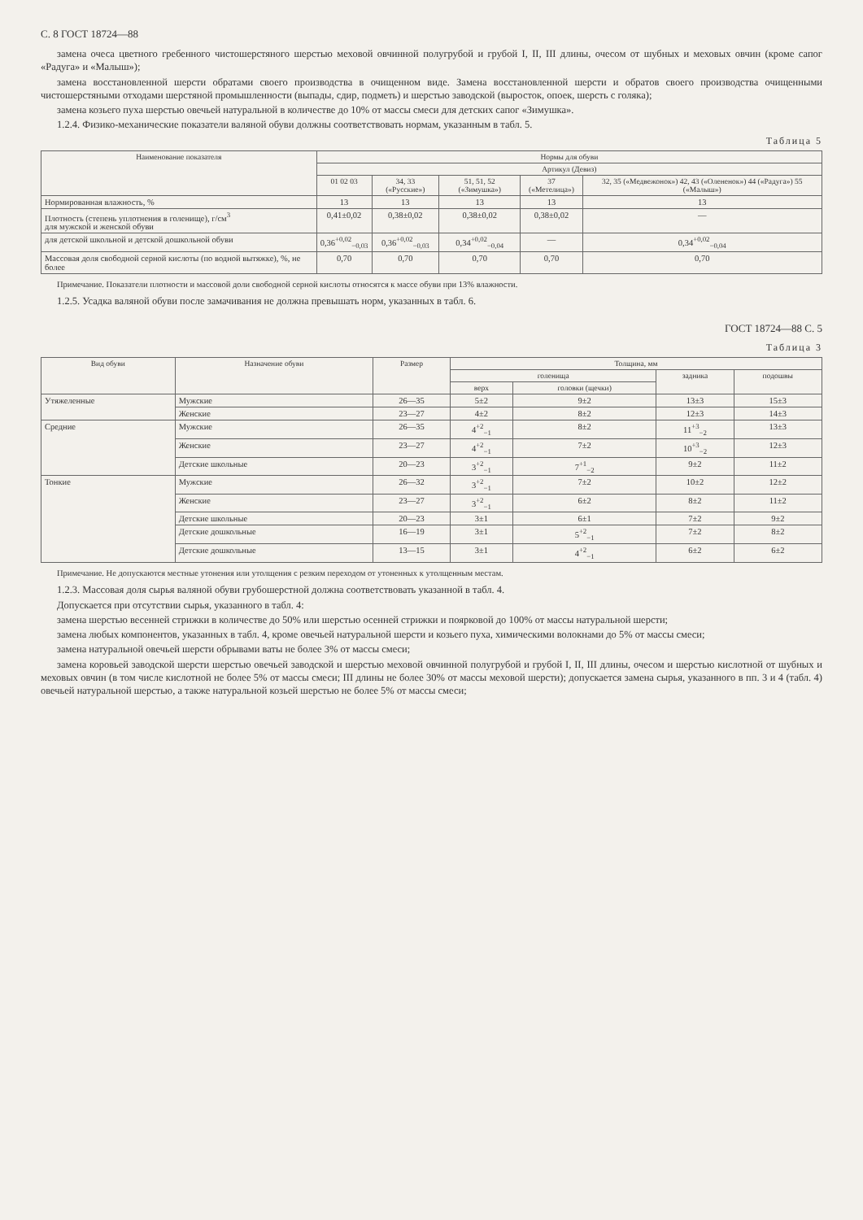С. 8 ГОСТ 18724—88
замена очеса цветного гребенного чистошерстяного шерстью меховой овчинной полугрубой и грубой I, II, III длины, очесом от шубных и меховых овчин (кроме сапог «Радуга» и «Малыш»);
замена восстановленной шерсти обратами своего производства в очищенном виде. Замена восстановленной шерсти и обратов своего производства очищенными чистошерстяными отходами шерстяной промышленности (выпады, сдир, подметь) и шерстью заводской (выросток, опоек, шерсть с голяка);
замена козьего пуха шерстью овечьей натуральной в количестве до 10% от массы смеси для детских сапог «Зимушка».
1.2.4. Физико-механические показатели валяной обуви должны соответствовать нормам, указанным в табл. 5.
Таблица 5
| Наименование показателя | Нормы для обуви | | | | |
| --- | --- | --- | --- | --- | --- |
| | Артикул (Девиз) | | | | |
| | 01 02 03 | 34, 33 («Русские») | 51, 51, 52 («Зимушка») | 37 («Метелица») | 32, 35 («Медвежонок») 42, 43 («Олененок») 44 («Радуга») 55 («Малыш») |
| Нормированная влажность, % | 13 | 13 | 13 | 13 | 13 |
| Плотность (степень уплотнения в голенище), г/см<sup>3</sup> для мужской и женской обуви | 0,41±0,02 | 0,38±0,02 | 0,38±0,02 | 0,38±0,02 | — |
| для детской школьной и детской дошкольной обуви | 0,36<sup>+0,02</sup><sub>−0,03</sub> | 0,36<sup>+0,02</sup><sub>−0,03</sub> | 0,34<sup>+0,02</sup><sub>−0,04</sub> | — | 0,34<sup>+0,02</sup><sub>−0,04</sub> |
| Массовая доля свободной серной кислоты (по водной вытяжке), %, не более | 0,70 | 0,70 | 0,70 | 0,70 | 0,70 |
Примечание. Показатели плотности и массовой доли свободной серной кислоты относятся к массе обуви при 13% влажности.
1.2.5. Усадка валяной обуви после замачивания не должна превышать норм, указанных в табл. 6.
ГОСТ 18724—88 С. 5
Таблица 3
| Вид обуви | Назначение обуви | Размер | Толщина, мм | | | |
| --- | --- | --- | --- | --- | --- | --- |
| | | | голенища | | задника | подошвы |
| | | | верх | головки (щечки) | | |
| Утяжеленные | Мужские | 26—35 | 5±2 | 9±2 | 13±3 | 15±3 |
| | Женские | 23—27 | 4±2 | 8±2 | 12±3 | 14±3 |
| Средние | Мужские | 26—35 | 4<sup>+2</sup><sub>−1</sub> | 8±2 | 11<sup>+3</sup><sub>−2</sub> | 13±3 |
| | Женские | 23—27 | 4<sup>+2</sup><sub>−1</sub> | 7±2 | 10<sup>+3</sup><sub>−2</sub> | 12±3 |
| | Детские школьные | 20—23 | 3<sup>+2</sup><sub>−1</sub> | 7<sup>+1</sup><sub>−2</sub> | 9±2 | 11±2 |
| Тонкие | Мужские | 26—32 | 3<sup>+2</sup><sub>−1</sub> | 7±2 | 10±2 | 12±2 |
| | Женские | 23—27 | 3<sup>+2</sup><sub>−1</sub> | 6±2 | 8±2 | 11±2 |
| | Детские школьные | 20—23 | 3±1 | 6±1 | 7±2 | 9±2 |
| | Детские дошкольные | 16—19 | 3±1 | 5<sup>+2</sup><sub>−1</sub> | 7±2 | 8±2 |
| | Детские дошкольные | 13—15 | 3±1 | 4<sup>+2</sup><sub>−1</sub> | 6±2 | 6±2 |
Примечание. Не допускаются местные утонения или утолщения с резким переходом от утоненных к утолщенным местам.
1.2.3. Массовая доля сырья валяной обуви грубошерстной должна соответствовать указанной в табл. 4.
Допускается при отсутствии сырья, указанного в табл. 4:
замена шерстью весенней стрижки в количестве до 50% или шерстью осенней стрижки и поярковой до 100% от массы натуральной шерсти;
замена любых компонентов, указанных в табл. 4, кроме овечьей натуральной шерсти и козьего пуха, химическими волокнами до 5% от массы смеси;
замена натуральной овечьей шерсти обрывами ваты не более 3% от массы смеси;
замена коровьей заводской шерсти шерстью овечьей заводской и шерстью меховой овчинной полугрубой и грубой I, II, III длины, очесом и шерстью кислотной от шубных и меховых овчин (в том числе кислотной не более 5% от массы смеси; III длины не более 30% от массы меховой шерсти); допускается замена сырья, указанного в пп. 3 и 4 (табл. 4) овечьей натуральной шерстью, а также натуральной козьей шерстью не более 5% от массы смеси;